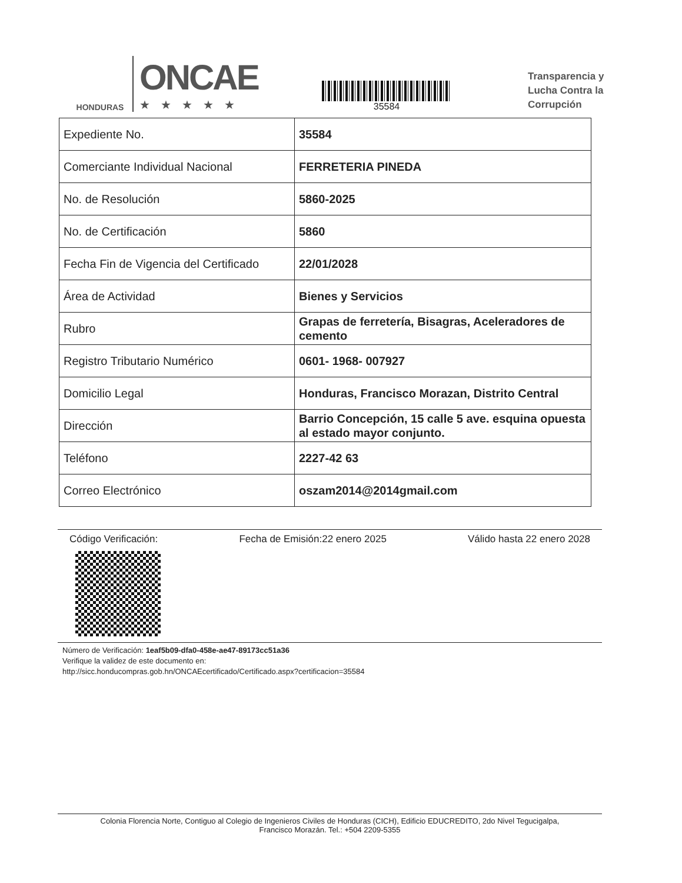HONDURAS
ONCAE
★★★★★
35584
Transparencia y
Lucha Contra la
Corrupción
| Expediente No. | 35584 |
| Comerciante Individual Nacional | FERRETERIA PINEDA |
| No. de Resolución | 5860-2025 |
| No. de Certificación | 5860 |
| Fecha Fin de Vigencia del Certificado | 22/01/2028 |
| Área de Actividad | Bienes y Servicios |
| Rubro | Grapas de ferretería, Bisagras, Aceleradores de cemento |
| Registro Tributario Numérico | 0601- 1968- 007927 |
| Domicilio Legal | Honduras, Francisco Morazan, Distrito Central |
| Dirección | Barrio Concepción, 15 calle 5 ave. esquina opuesta al estado mayor conjunto. |
| Teléfono | 2227-42 63 |
| Correo Electrónico | oszam2014@2014gmail.com |
Código Verificación: Fecha de Emisión:22 enero 2025 Válido hasta 22 enero 2028
Número de Verificación: 1eaf5b09-dfa0-458e-ae47-89173cc51a36
Verifique la validez de este documento en:
http://sicc.honducompras.gob.hn/ONCAEcertificado/Certificado.aspx?certificacion=35584
Colonia Florencia Norte, Contiguo al Colegio de Ingenieros Civiles de Honduras (CICH), Edificio EDUCREDITO, 2do Nivel Tegucigalpa,
Francisco Morazán. Tel.: +504 2209-5355